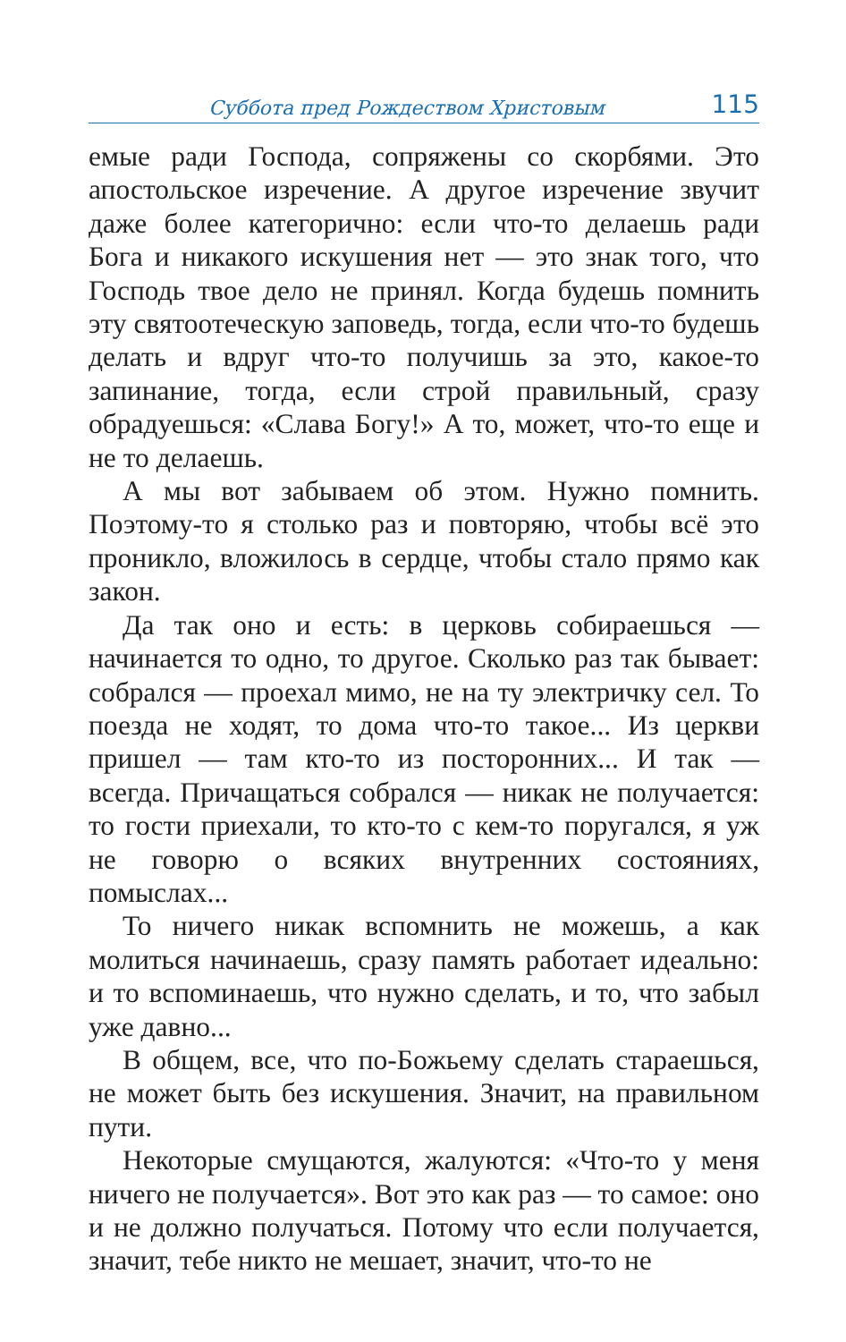Суббота пред Рождеством Христовым 115
емые ради Господа, сопряжены со скорбями. Это апостольское изречение. А другое изречение звучит даже более категорично: если что-то делаешь ради Бога и никакого искушения нет — это знак того, что Господь твое дело не принял. Когда будешь помнить эту святоотеческую заповедь, тогда, если что-то будешь делать и вдруг что-то получишь за это, какое-то запинание, тогда, если строй правильный, сразу обрадуешься: «Слава Богу!» А то, может, что-то еще и не то делаешь.
А мы вот забываем об этом. Нужно помнить. Поэтому-то я столько раз и повторяю, чтобы всё это проникло, вложилось в сердце, чтобы стало прямо как закон.
Да так оно и есть: в церковь собираешься — начинается то одно, то другое. Сколько раз так бывает: собрался — проехал мимо, не на ту электричку сел. То поезда не ходят, то дома что-то такое... Из церкви пришел — там кто-то из посторонних... И так — всегда. Причащаться собрался — никак не получается: то гости приехали, то кто-то с кем-то поругался, я уж не говорю о всяких внутренних состояниях, помыслах...
То ничего никак вспомнить не можешь, а как молиться начинаешь, сразу память работает идеально: и то вспоминаешь, что нужно сделать, и то, что забыл уже давно...
В общем, все, что по-Божьему сделать стараешься, не может быть без искушения. Значит, на правильном пути.
Некоторые смущаются, жалуются: «Что-то у меня ничего не получается». Вот это как раз — то самое: оно и не должно получаться. Потому что если получается, значит, тебе никто не мешает, значит, что-то не